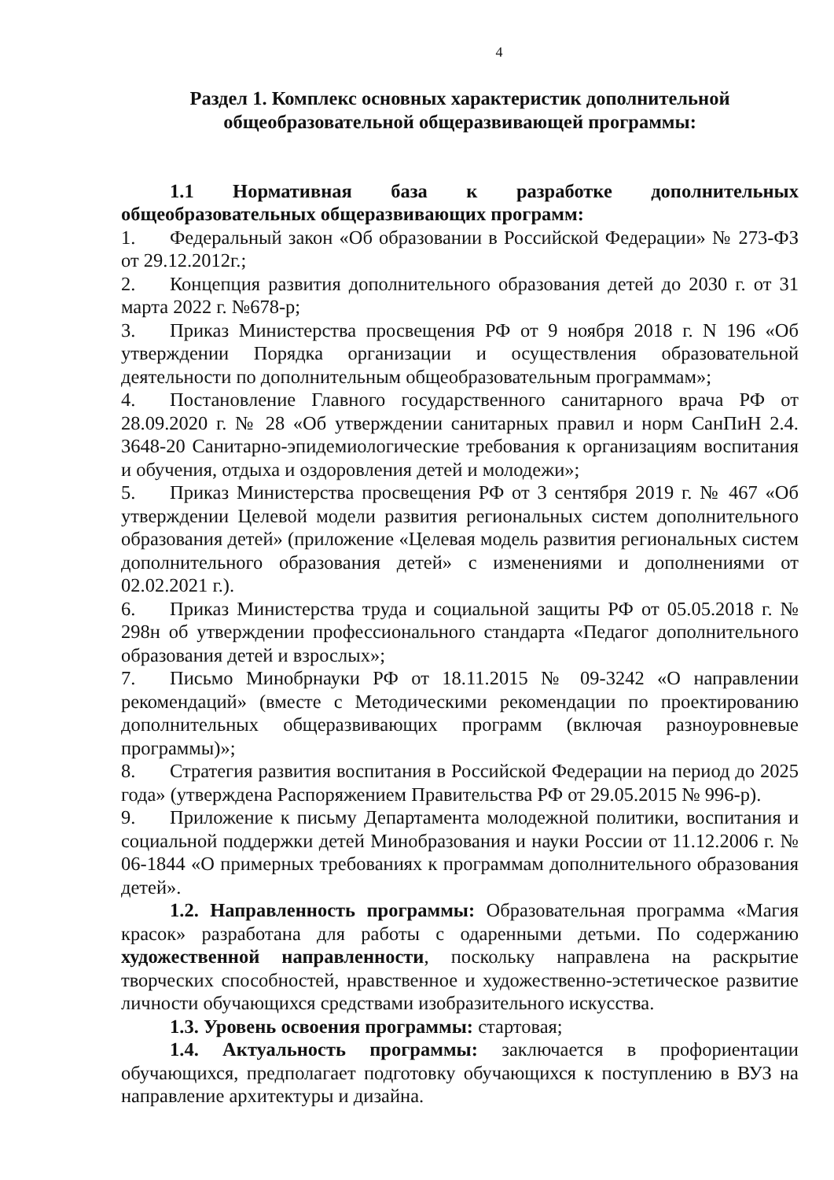4
Раздел 1. Комплекс основных характеристик дополнительной
общеобразовательной общеразвивающей программы:
1.1 Нормативная база к разработке дополнительных общеобразовательных общеразвивающих программ:
1. Федеральный закон «Об образовании в Российской Федерации» № 273-ФЗ от 29.12.2012г.;
2. Концепция развития дополнительного образования детей до 2030 г. от 31 марта 2022 г. №678-р;
3. Приказ Министерства просвещения РФ от 9 ноября 2018 г. N 196 «Об утверждении Порядка организации и осуществления образовательной деятельности по дополнительным общеобразовательным программам»;
4. Постановление Главного государственного санитарного врача РФ от 28.09.2020 г. № 28 «Об утверждении санитарных правил и норм СанПиН 2.4. 3648-20 Санитарно-эпидемиологические требования к организациям воспитания и обучения, отдыха и оздоровления детей и молодежи»;
5. Приказ Министерства просвещения РФ от 3 сентября 2019 г. № 467 «Об утверждении Целевой модели развития региональных систем дополнительного образования детей» (приложение «Целевая модель развития региональных систем дополнительного образования детей» с изменениями и дополнениями от 02.02.2021 г.).
6. Приказ Министерства труда и социальной защиты РФ от 05.05.2018 г. № 298н об утверждении профессионального стандарта «Педагог дополнительного образования детей и взрослых»;
7. Письмо Минобрнауки РФ от 18.11.2015 № 09-3242 «О направлении рекомендаций» (вместе с Методическими рекомендации по проектированию дополнительных общеразвивающих программ (включая разноуровневые программы)»;
8. Стратегия развития воспитания в Российской Федерации на период до 2025 года» (утверждена Распоряжением Правительства РФ от 29.05.2015 № 996-р).
9. Приложение к письму Департамента молодежной политики, воспитания и социальной поддержки детей Минобразования и науки России от 11.12.2006 г. № 06-1844 «О примерных требованиях к программам дополнительного образования детей».
1.2. Направленность программы: Образовательная программа «Магия красок» разработана для работы с одаренными детьми. По содержанию художественной направленности, поскольку направлена на раскрытие творческих способностей, нравственное и художественно-эстетическое развитие личности обучающихся средствами изобразительного искусства.
1.3. Уровень освоения программы: стартовая;
1.4. Актуальность программы: заключается в профориентации обучающихся, предполагает подготовку обучающихся к поступлению в ВУЗ на направление архитектуры и дизайна.